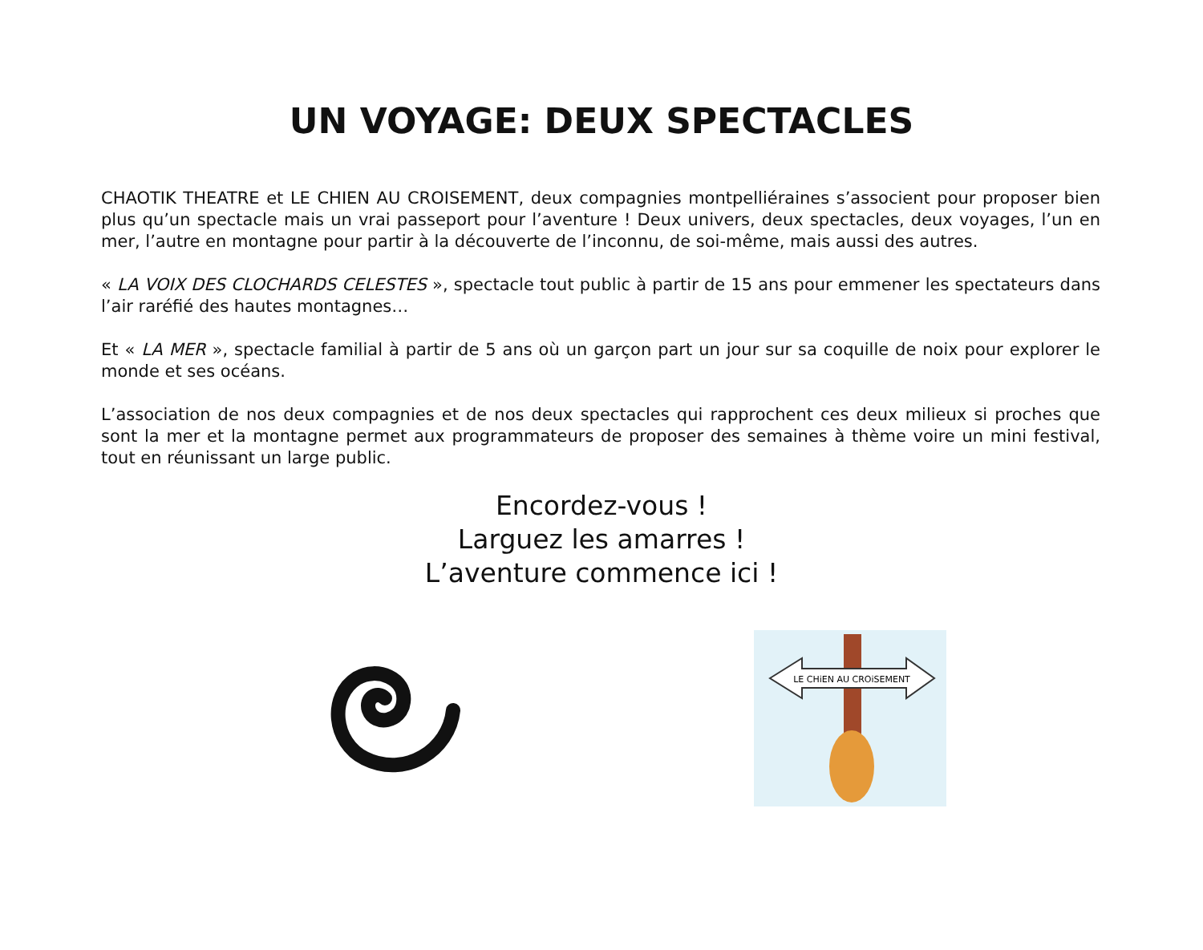UN VOYAGE: DEUX SPECTACLES
CHAOTIK THEATRE et LE CHIEN AU CROISEMENT, deux compagnies montpelliéraines s’associent pour proposer bien plus qu’un spectacle mais un vrai passeport pour l’aventure ! Deux univers, deux spectacles, deux voyages, l’un en mer, l’autre en montagne pour partir à la découverte de l’inconnu, de soi-même, mais aussi des autres.
« LA VOIX DES CLOCHARDS CELESTES », spectacle tout public à partir de 15 ans pour emmener les spectateurs dans l’air raréfié des hautes montagnes…
Et « LA MER », spectacle familial à partir de 5 ans où un garçon part un jour sur sa coquille de noix pour explorer le monde et ses océans.
L’association de nos deux compagnies et de nos deux spectacles qui rapprochent ces deux milieux si proches que sont la mer et la montagne permet aux programmateurs de proposer des semaines à thème voire un mini festival, tout en réunissant un large public.
Encordez-vous !
Larguez les amarres !
L’aventure commence ici !
LE CHiEN AU CROiSEMENT